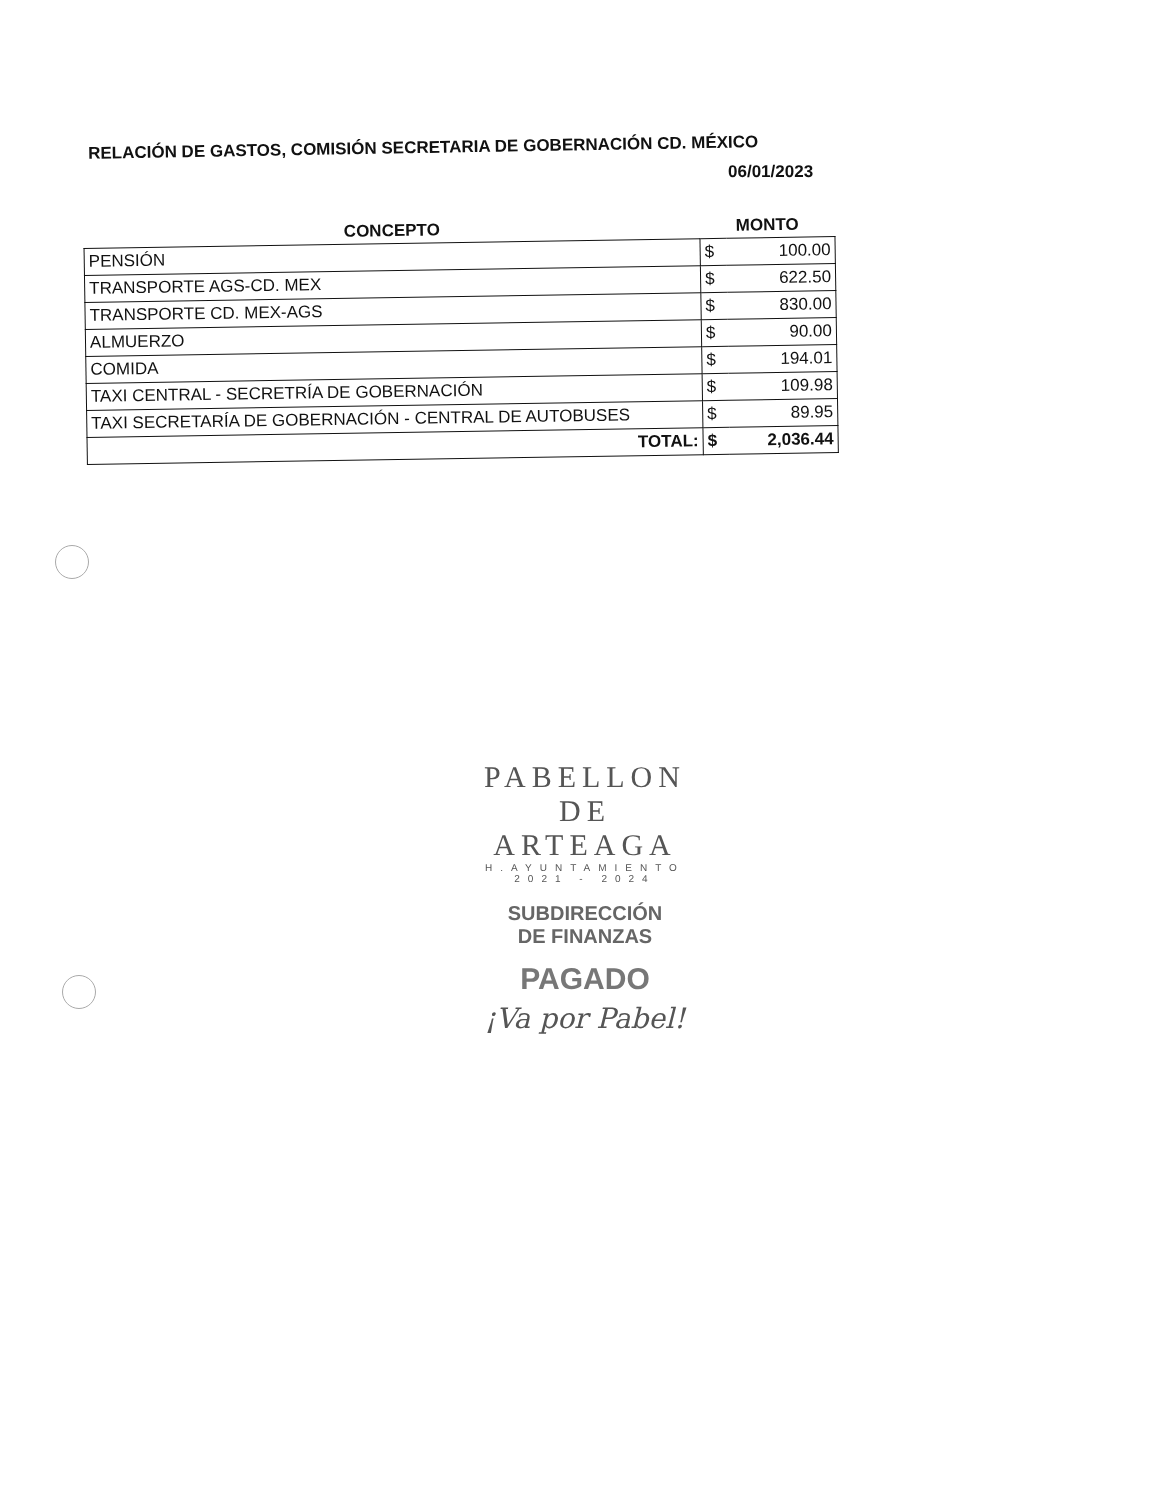RELACIÓN DE GASTOS, COMISIÓN SECRETARIA DE GOBERNACIÓN CD. MÉXICO
06/01/2023
| CONCEPTO | MONTO | |
| --- | --- | --- |
| PENSIÓN | $ | 100.00 |
| TRANSPORTE AGS-CD. MEX | $ | 622.50 |
| TRANSPORTE CD. MEX-AGS | $ | 830.00 |
| ALMUERZO | $ | 90.00 |
| COMIDA | $ | 194.01 |
| TAXI CENTRAL - SECRETRÍA DE GOBERNACIÓN | $ | 109.98 |
| TAXI SECRETARÍA DE GOBERNACIÓN - CENTRAL DE AUTOBUSES | $ | 89.95 |
| TOTAL: | $ | 2,036.44 |
PABELLON
DE ARTEAGA
H.AYUNTAMIENTO
2021 - 2024
SUBDIRECCIÓN
DE FINANZAS
PAGADO
¡Va por Pabel!